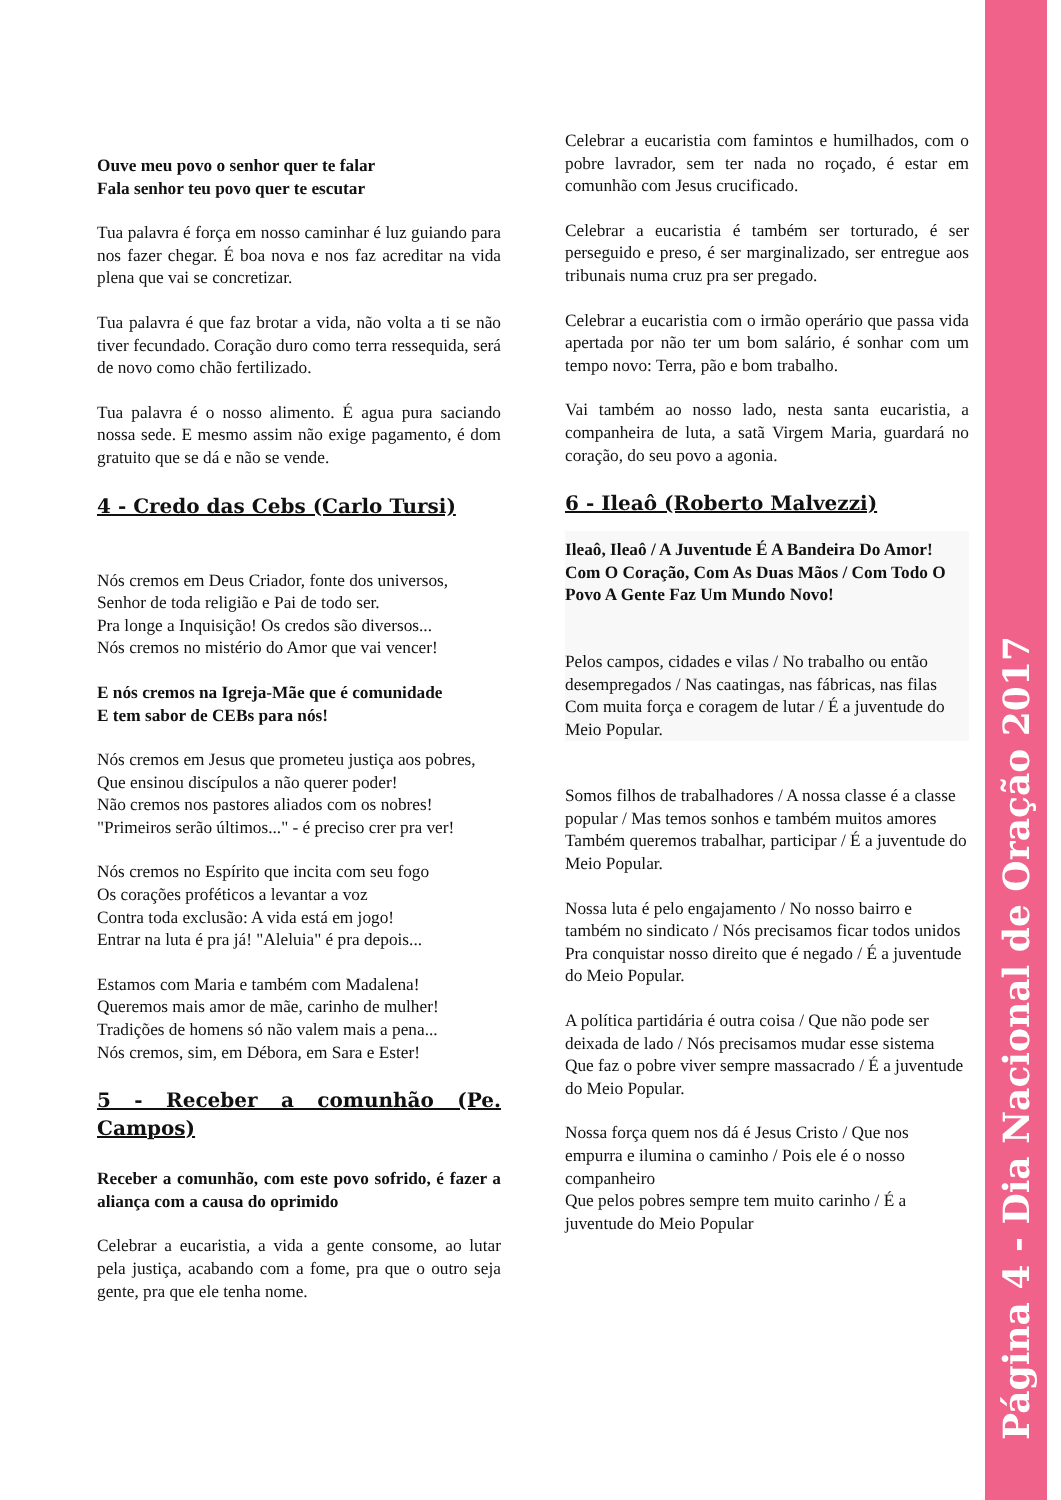Ouve meu povo o senhor quer te falar
Fala senhor teu povo quer te escutar
Tua palavra é força em nosso caminhar é luz guiando para nos fazer chegar. É boa nova e nos faz acreditar na vida plena que vai se concretizar.
Tua palavra é que faz brotar a vida, não volta a ti se não tiver fecundado. Coração duro como terra ressequida, será de novo como chão fertilizado.
Tua palavra é o nosso alimento. É agua pura saciando nossa sede. E mesmo assim não exige pagamento, é dom gratuito que se dá e não se vende.
4 - Credo das Cebs (Carlo Tursi)
Nós cremos em Deus Criador, fonte dos universos,
Senhor de toda religião e Pai de todo ser.
Pra longe a Inquisição! Os credos são diversos...
Nós cremos no mistério do Amor que vai vencer!
E nós cremos na Igreja-Mãe que é comunidade
E tem sabor de CEBs para nós!
Nós cremos em Jesus que prometeu justiça aos pobres,
Que ensinou discípulos a não querer poder!
Não cremos nos pastores aliados com os nobres!
"Primeiros serão últimos..." - é preciso crer pra ver!
Nós cremos no Espírito que incita com seu fogo
Os corações proféticos a levantar a voz
Contra toda exclusão: A vida está em jogo!
Entrar na luta é pra já! "Aleluia" é pra depois...
Estamos com Maria e também com Madalena!
Queremos mais amor de mãe, carinho de mulher!
Tradições de homens só não valem mais a pena...
Nós cremos, sim, em Débora, em Sara e Ester!
5 - Receber a comunhão (Pe. Campos)
Receber a comunhão, com este povo sofrido, é fazer a aliança com a causa do oprimido
Celebrar a eucaristia, a vida a gente consome, ao lutar pela justiça, acabando com a fome, pra que o outro seja gente, pra que ele tenha nome.
Celebrar a eucaristia com famintos e humilhados, com o pobre lavrador, sem ter nada no roçado, é estar em comunhão com Jesus crucificado.
Celebrar a eucaristia é também ser torturado, é ser perseguido e preso, é ser marginalizado, ser entregue aos tribunais numa cruz pra ser pregado.
Celebrar a eucaristia com o irmão operário que passa vida apertada por não ter um bom salário, é sonhar com um tempo novo: Terra, pão e bom trabalho.
Vai também ao nosso lado, nesta santa eucaristia, a companheira de luta, a satã Virgem Maria, guardará no coração, do seu povo a agonia.
6 - Ileaô (Roberto Malvezzi)
Ileaô, Ileaô / A Juventude É A Bandeira Do Amor!
Com O Coração, Com As Duas Mãos / Com Todo O Povo A Gente Faz Um Mundo Novo!
Pelos campos, cidades e vilas / No trabalho ou então desempregados / Nas caatingas, nas fábricas, nas filas
Com muita força e coragem de lutar / É a juventude do Meio Popular.
Somos filhos de trabalhadores / A nossa classe é a classe popular / Mas temos sonhos e também muitos amores
Também queremos trabalhar, participar / É a juventude do Meio Popular.
Nossa luta é pelo engajamento / No nosso bairro e também no sindicato / Nós precisamos ficar todos unidos
Pra conquistar nosso direito que é negado / É a juventude do Meio Popular.
A política partidária é outra coisa / Que não pode ser deixada de lado / Nós precisamos mudar esse sistema
Que faz o pobre viver sempre massacrado / É a juventude do Meio Popular.
Nossa força quem nos dá é Jesus Cristo / Que nos empurra e ilumina o caminho / Pois ele é o nosso companheiro
Que pelos pobres sempre tem muito carinho / É a juventude do Meio Popular
Página 4 - Dia Nacional de Oração 2017